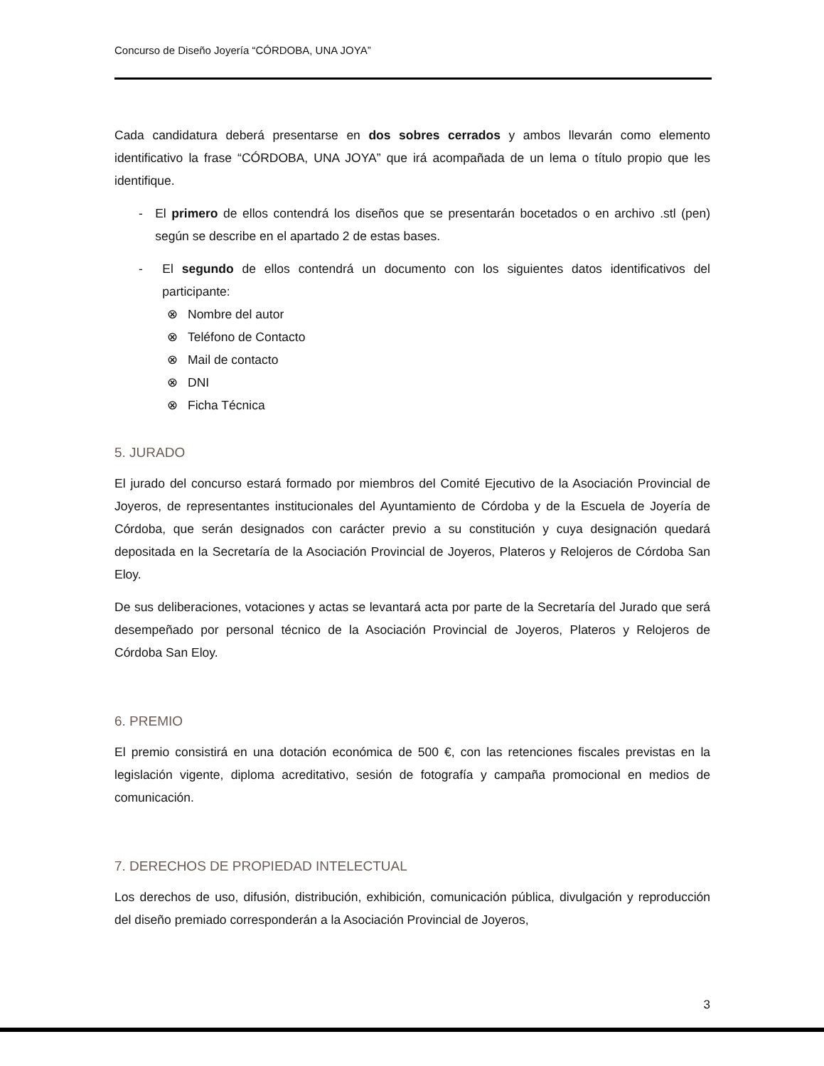Concurso de Diseño Joyería “CÓRDOBA, UNA JOYA”
Cada candidatura deberá presentarse en dos sobres cerrados y ambos llevarán como elemento identificativo la frase “CÓRDOBA, UNA JOYA” que irá acompañada de un lema o título propio que les identifique.
- El primero de ellos contendrá los diseños que se presentarán bocetados o en archivo .stl (pen) según se describe en el apartado 2 de estas bases.
- El segundo de ellos contendrá un documento con los siguientes datos identificativos del participante:
⊗ Nombre del autor
⊗ Teléfono de Contacto
⊗ Mail de contacto
⊗ DNI
⊗ Ficha Técnica
5. JURADO
El jurado del concurso estará formado por miembros del Comité Ejecutivo de la Asociación Provincial de Joyeros, de representantes institucionales del Ayuntamiento de Córdoba y de la Escuela de Joyería de Córdoba, que serán designados con carácter previo a su constitución y cuya designación quedará depositada en la Secretaría de la Asociación Provincial de Joyeros, Plateros y Relojeros de Córdoba San Eloy.
De sus deliberaciones, votaciones y actas se levantará acta por parte de la Secretaría del Jurado que será desempeñado por personal técnico de la Asociación Provincial de Joyeros, Plateros y Relojeros de Córdoba San Eloy.
6. PREMIO
El premio consistirá en una dotación económica de 500 €, con las retenciones fiscales previstas en la legislación vigente, diploma acreditativo, sesión de fotografía y campaña promocional en medios de comunicación.
7. DERECHOS DE PROPIEDAD INTELECTUAL
Los derechos de uso, difusión, distribución, exhibición, comunicación pública, divulgación y reproducción del diseño premiado corresponderán a la Asociación Provincial de Joyeros,
3